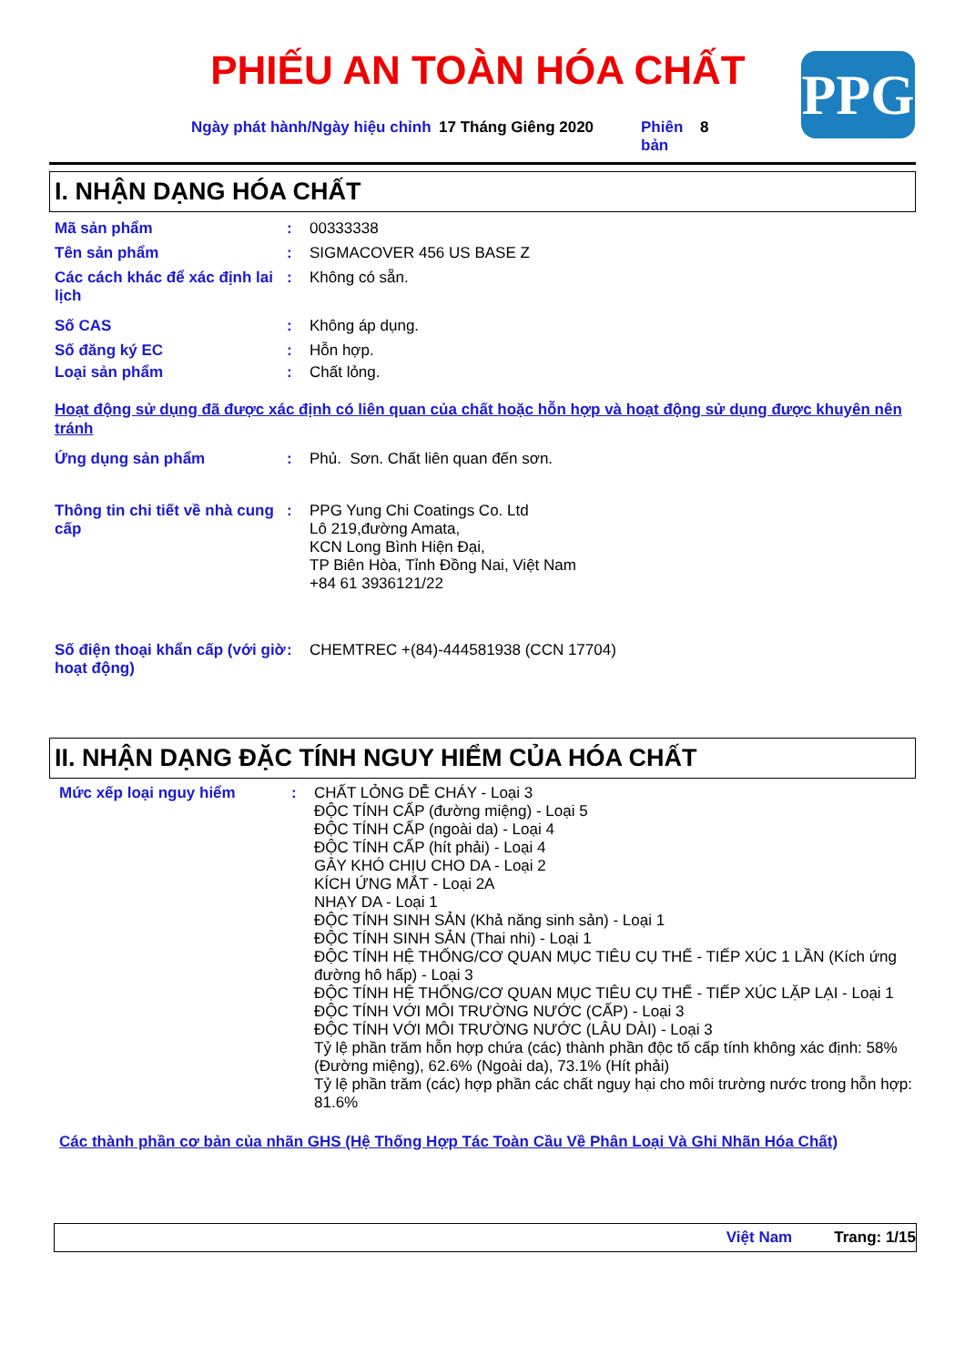PHIẾU AN TOÀN HÓA CHẤT PPG
Ngày phát hành/Ngày hiệu chỉnh
17 Tháng Giêng 2020 Phiên bản
8
I. NHẬN DẠNG HÓA CHẤT
Mã sản phẩm : 00333338
Tên sản phẩm : SIGMACOVER 456 US BASE Z
Các cách khác để xác định lai lịch
: Không có sẵn.
Số CAS : Không áp dụng.
Số đăng ký EC : Hỗn hợp.
Loại sản phẩm : Chất lỏng.
Hoạt động sử dụng đã được xác định có liên quan của chất hoặc hỗn hợp và hoạt động sử dụng được khuyên nên tránh
Ứng dụng sản phẩm : Phủ. Sơn. Chất liên quan đến sơn.
Thông tin chi tiết về nhà cung cấp
: PPG Yung Chi Coatings Co. Ltd
Lô 219,đường Amata,
KCN Long Bình Hiện Đại,
TP Biên Hòa, Tỉnh Đồng Nai, Việt Nam
+84 61 3936121/22
Số điện thoại khẩn cấp (với giờ hoạt động)
: CHEMTREC +(84)-444581938 (CCN 17704)
II. NHẬN DẠNG ĐẶC TÍNH NGUY HIỂM CỦA HÓA CHẤT
Mức xếp loại nguy hiểm : CHẤT LỎNG DỄ CHÁY - Loại 3
ĐỘC TÍNH CẤP (đường miệng) - Loại 5
ĐỘC TÍNH CẤP (ngoài da) - Loại 4
ĐỘC TÍNH CẤP (hít phải) - Loại 4
GÂY KHÓ CHỊU CHO DA - Loại 2
KÍCH ỨNG MẮT - Loại 2A
NHẠY DA - Loại 1
ĐỘC TÍNH SINH SẢN (Khả năng sinh sản) - Loại 1
ĐỘC TÍNH SINH SẢN (Thai nhi) - Loại 1
ĐỘC TÍNH HỆ THỐNG/CƠ QUAN MỤC TIÊU CỤ THỂ - TIẾP XÚC 1 LẦN (Kích ứng đường hô hấp) - Loại 3
ĐỘC TÍNH HỆ THỐNG/CƠ QUAN MỤC TIÊU CỤ THỂ - TIẾP XÚC LẶP LẠI - Loại 1
ĐỘC TÍNH VỚI MÔI TRƯỜNG NƯỚC (CẤP) - Loại 3
ĐỘC TÍNH VỚI MÔI TRƯỜNG NƯỚC (LÂU DÀI) - Loại 3
Tỷ lệ phần trăm hỗn hợp chứa (các) thành phần độc tố cấp tính không xác định: 58% (Đường miệng), 62.6% (Ngoài da), 73.1% (Hít phải)
Tỷ lệ phần trăm (các) hợp phần các chất nguy hại cho môi trường nước trong hỗn hợp: 81.6%
Các thành phần cơ bản của nhãn GHS (Hệ Thống Hợp Tác Toàn Cầu Về Phân Loại Và Ghi Nhãn Hóa Chất)
Việt Nam Trang: 1/15